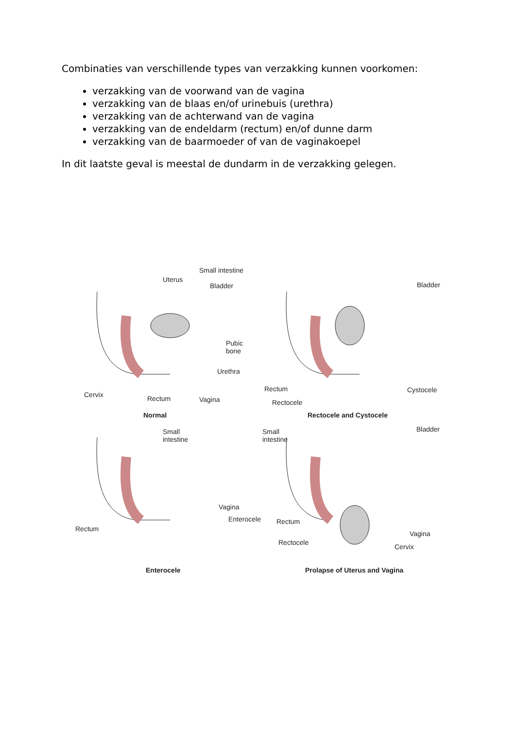Combinaties van verschillende types van verzakking kunnen voorkomen:
verzakking van de voorwand van de vagina
verzakking van de blaas en/of urinebuis (urethra)
verzakking van de achterwand van de vagina
verzakking van de endeldarm (rectum) en/of dunne darm
verzakking van de baarmoeder of van de vaginakoepel
In dit laatste geval is meestal de dundarm in de verzakking gelegen.
Small intestine
Uterus
Bladder
Pubic
bone
Urethra
Cervix Rectum Vagina
Normal
Bladder
Rectum
Rectocele
Cystocele
Rectocele and Cystocele
Small
intestine
Vagina
Enterocele
Rectum
Enterocele
Bladder Small
intestine
Rectum
Rectocele
Vagina
Cervix
Prolapse of Uterus and Vagina